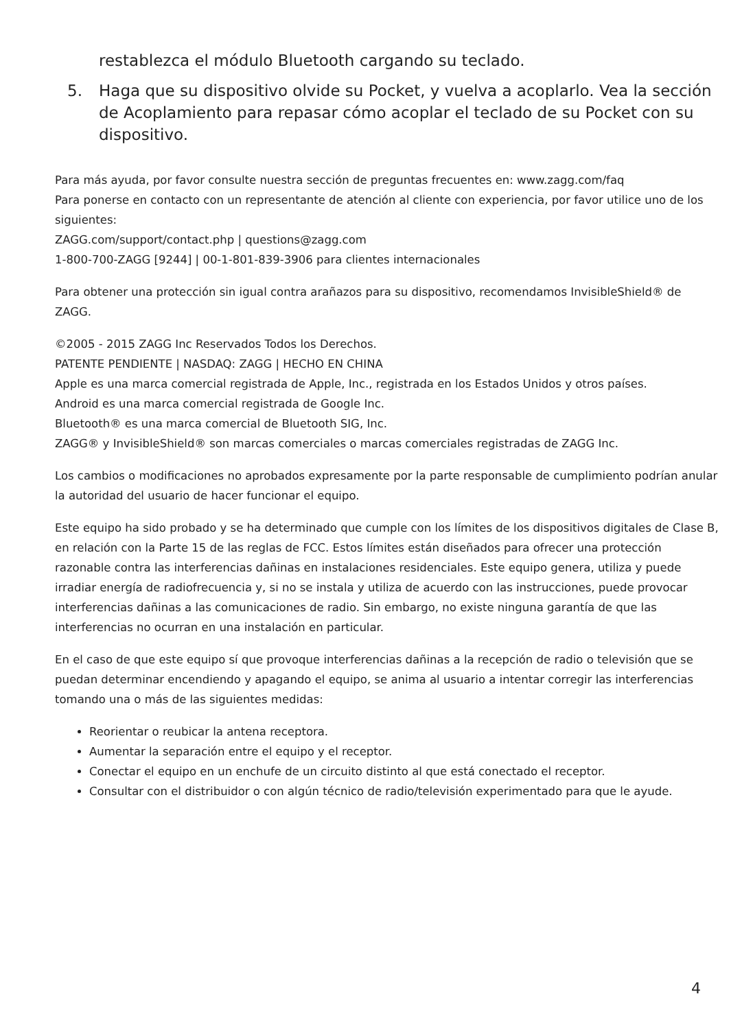restablezca el módulo Bluetooth cargando su teclado.
5. Haga que su dispositivo olvide su Pocket, y vuelva a acoplarlo. Vea la sección de Acoplamiento para repasar cómo acoplar el teclado de su Pocket con su dispositivo.
Para más ayuda, por favor consulte nuestra sección de preguntas frecuentes en: www.zagg.com/faq
Para ponerse en contacto con un representante de atención al cliente con experiencia, por favor utilice uno de los siguientes:
ZAGG.com/support/contact.php | questions@zagg.com
1-800-700-ZAGG [9244] | 00-1-801-839-3906 para clientes internacionales
Para obtener una protección sin igual contra arañazos para su dispositivo, recomendamos InvisibleShield® de ZAGG.
©2005 - 2015 ZAGG Inc Reservados Todos los Derechos.
PATENTE PENDIENTE | NASDAQ: ZAGG | HECHO EN CHINA
Apple es una marca comercial registrada de Apple, Inc., registrada en los Estados Unidos y otros países.
Android es una marca comercial registrada de Google Inc.
Bluetooth® es una marca comercial de Bluetooth SIG, Inc.
ZAGG® y InvisibleShield® son marcas comerciales o marcas comerciales registradas de ZAGG Inc.
Los cambios o modificaciones no aprobados expresamente por la parte responsable de cumplimiento podrían anular la autoridad del usuario de hacer funcionar el equipo.
Este equipo ha sido probado y se ha determinado que cumple con los límites de los dispositivos digitales de Clase B, en relación con la Parte 15 de las reglas de FCC. Estos límites están diseñados para ofrecer una protección razonable contra las interferencias dañinas en instalaciones residenciales. Este equipo genera, utiliza y puede irradiar energía de radiofrecuencia y, si no se instala y utiliza de acuerdo con las instrucciones, puede provocar interferencias dañinas a las comunicaciones de radio. Sin embargo, no existe ninguna garantía de que las interferencias no ocurran en una instalación en particular.
En el caso de que este equipo sí que provoque interferencias dañinas a la recepción de radio o televisión que se puedan determinar encendiendo y apagando el equipo, se anima al usuario a intentar corregir las interferencias tomando una o más de las siguientes medidas:
Reorientar o reubicar la antena receptora.
Aumentar la separación entre el equipo y el receptor.
Conectar el equipo en un enchufe de un circuito distinto al que está conectado el receptor.
Consultar con el distribuidor o con algún técnico de radio/televisión experimentado para que le ayude.
4